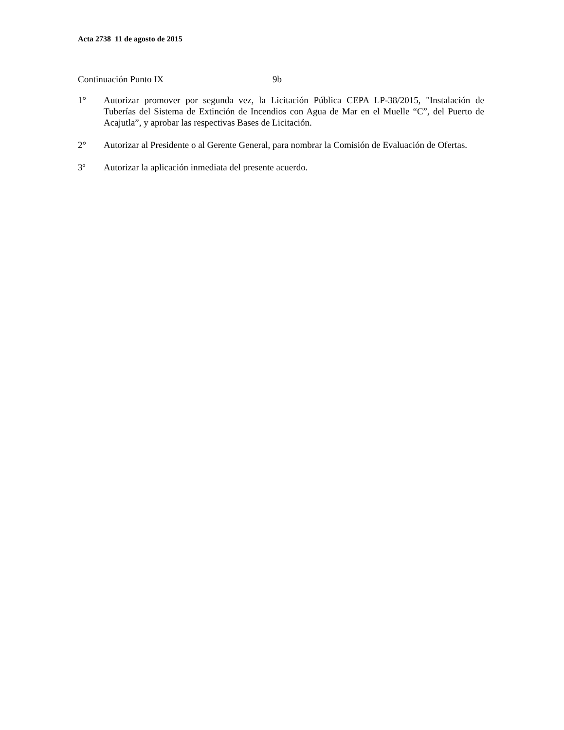Acta 2738 11 de agosto de 2015
Continuación Punto IX 9b
1° Autorizar promover por segunda vez, la Licitación Pública CEPA LP-38/2015, "Instalación de Tuberías del Sistema de Extinción de Incendios con Agua de Mar en el Muelle “C”, del Puerto de Acajutla”, y aprobar las respectivas Bases de Licitación.
2° Autorizar al Presidente o al Gerente General, para nombrar la Comisión de Evaluación de Ofertas.
3º Autorizar la aplicación inmediata del presente acuerdo.